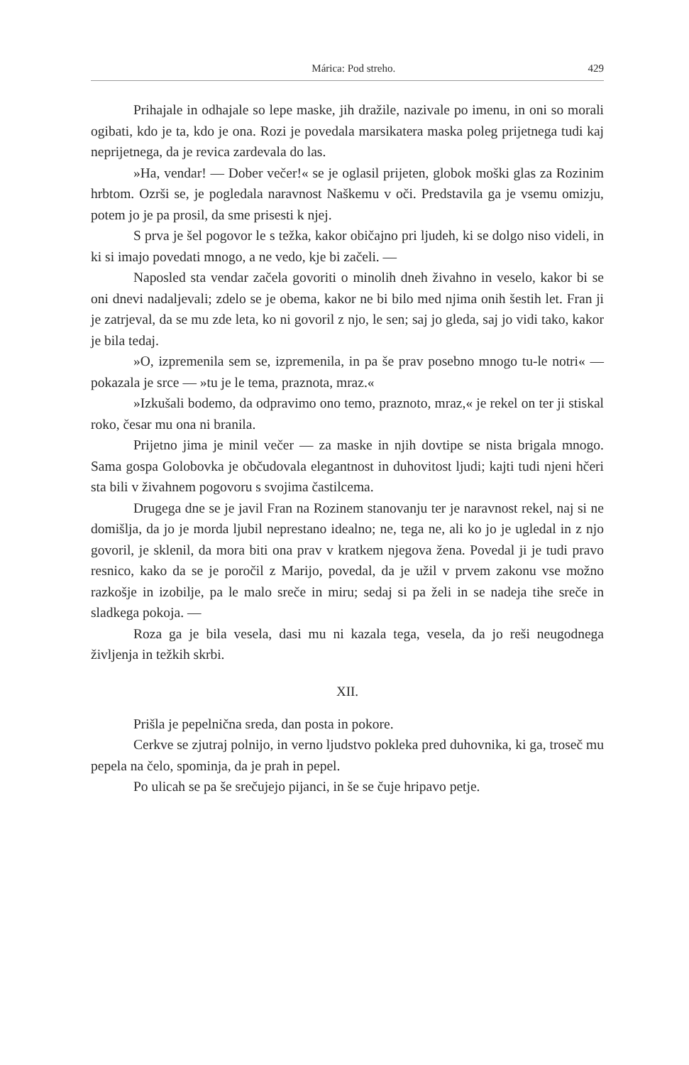Márica: Pod streho. 429
Prihajale in odhajale so lepe maske, jih dražile, nazivale po imenu, in oni so morali ogibati, kdo je ta, kdo je ona. Rozi je povedala marsikatera maska poleg prijetnega tudi kaj neprijetnega, da je revica zardevala do las.
»Ha, vendar! — Dober večer!« se je oglasil prijeten, globok moški glas za Rozinim hrbtom. Ozrši se, je pogledala naravnost Naškemu v oči. Predstavila ga je vsemu omizju, potem jo je pa prosil, da sme prisesti k njej.
S prva je šel pogovor le s težka, kakor običajno pri ljudeh, ki se dolgo niso videli, in ki si imajo povedati mnogo, a ne vedo, kje bi začeli. —
Naposled sta vendar začela govoriti o minolih dneh živahno in veselo, kakor bi se oni dnevi nadaljevali; zdelo se je obema, kakor ne bi bilo med njima onih šestih let. Fran ji je zatrjeval, da se mu zde leta, ko ni govoril z njo, le sen; saj jo gleda, saj jo vidi tako, kakor je bila tedaj.
»O, izpremenila sem se, izpremenila, in pa še prav posebno mnogo tu-le notri« — pokazala je srce — »tu je le tema, praznota, mraz.«
»Izkušali bodemo, da odpravimo ono temo, praznoto, mraz,« je rekel on ter ji stiskal roko, česar mu ona ni branila.
Prijetno jima je minil večer — za maske in njih dovtipe se nista brigala mnogo. Sama gospa Golobovka je občudovala elegantnost in duhovitost ljudi; kajti tudi njeni hčeri sta bili v živahnem pogovoru s svojima častilcema.
Drugega dne se je javil Fran na Rozinem stanovanju ter je naravnost rekel, naj si ne domišlja, da jo je morda ljubil neprestano idealno; ne, tega ne, ali ko jo je ugledal in z njo govoril, je sklenil, da mora biti ona prav v kratkem njegova žena. Povedal ji je tudi pravo resnico, kako da se je poročil z Marijo, povedal, da je užil v prvem zakonu vse možno razkošje in izobilje, pa le malo sreče in miru; sedaj si pa želi in se nadeja tihe sreče in sladkega pokoja. —
Roza ga je bila vesela, dasi mu ni kazala tega, vesela, da jo reši neugodnega življenja in težkih skrbi.
XII.
Prišla je pepelnična sreda, dan posta in pokore.
Cerkve se zjutraj polnijo, in verno ljudstvo pokleka pred duhovnika, ki ga, troseč mu pepela na čelo, spominja, da je prah in pepel.
Po ulicah se pa še srečujejo pijanci, in še se čuje hripavo petje.